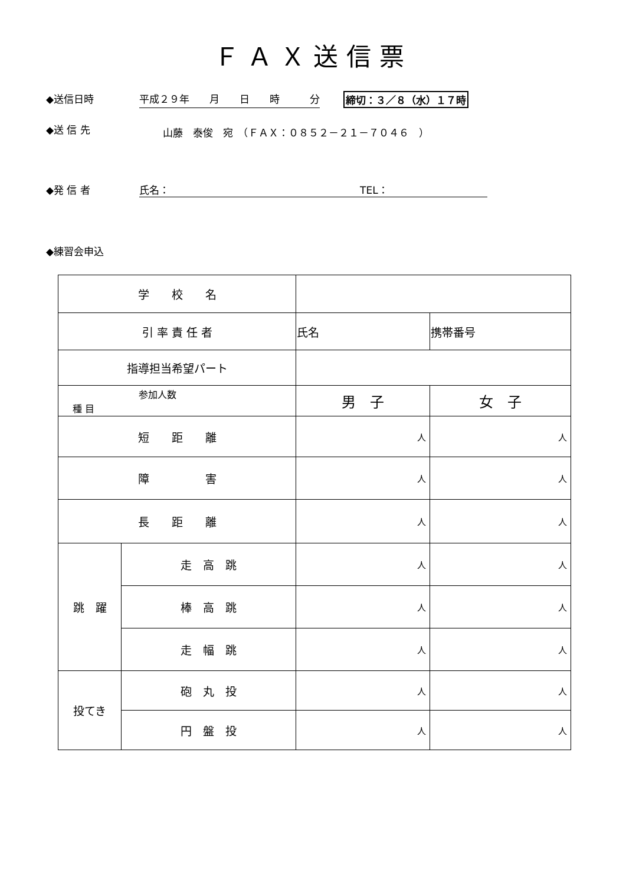ＦＡＸ送信票
◆送信日時 平成２９年　　月　　日　　時　　　分 締切：３／８（水）１７時
◆送 信 先 山藤　泰俊　宛　（ＦＡＸ：０８５２－２１－７０４６　）
◆発 信 者 氏名：　　　　　　　　　　　　　　　　　　　TEL：
◆練習会申込
| 学 校 名 | | | |
| 引 率 責 任 者 | | 氏名 | 携帯番号 |
| 指導担当希望パート | | | |
| 参加人数 種 目 | | 男 子 | 女 子 |
| 短 距 離 | | 人 | 人 |
| 障 害 | | 人 | 人 |
| 長 距 離 | | 人 | 人 |
| 跳 躍 | 走 高 跳 | 人 | 人 |
| | 棒 高 跳 | 人 | 人 |
| | 走 幅 跳 | 人 | 人 |
| 投てき | 砲 丸 投 | 人 | 人 |
| | 円 盤 投 | 人 | 人 |